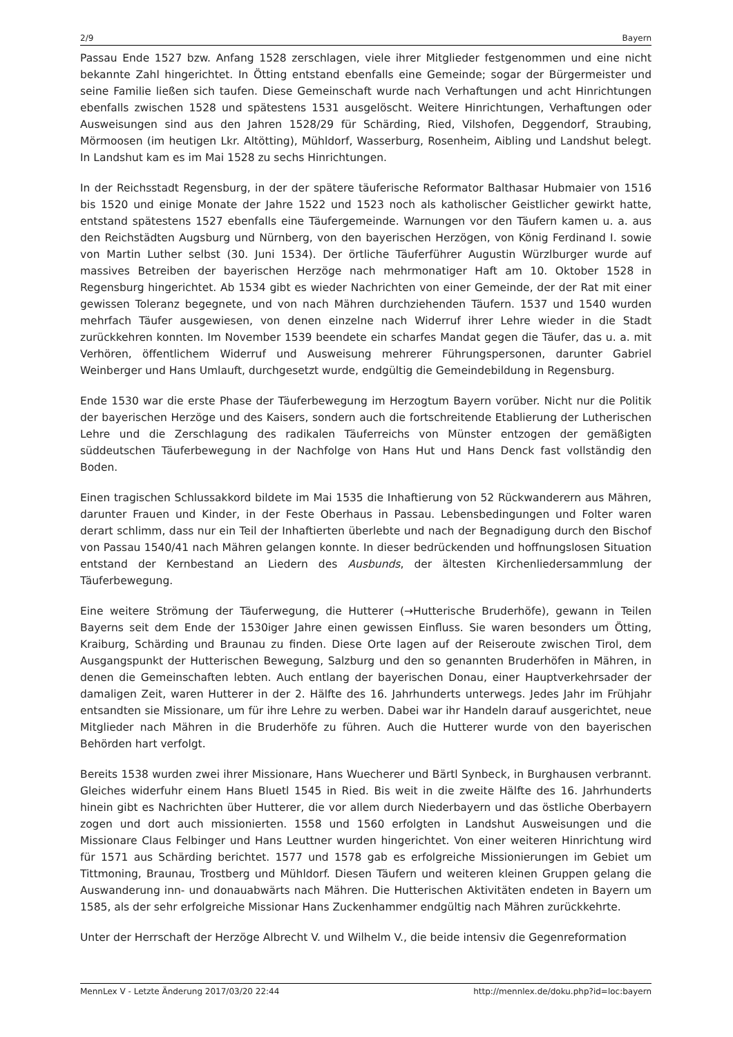2/9 Bayern
Passau Ende 1527 bzw. Anfang 1528 zerschlagen, viele ihrer Mitglieder festgenommen und eine nicht bekannte Zahl hingerichtet. In Ötting entstand ebenfalls eine Gemeinde; sogar der Bürgermeister und seine Familie ließen sich taufen. Diese Gemeinschaft wurde nach Verhaftungen und acht Hinrichtungen ebenfalls zwischen 1528 und spätestens 1531 ausgelöscht. Weitere Hinrichtungen, Verhaftungen oder Ausweisungen sind aus den Jahren 1528/29 für Schärding, Ried, Vilshofen, Deggendorf, Straubing, Mörmoosen (im heutigen Lkr. Altötting), Mühldorf, Wasserburg, Rosenheim, Aibling und Landshut belegt. In Landshut kam es im Mai 1528 zu sechs Hinrichtungen.
In der Reichsstadt Regensburg, in der der spätere täuferische Reformator Balthasar Hubmaier von 1516 bis 1520 und einige Monate der Jahre 1522 und 1523 noch als katholischer Geistlicher gewirkt hatte, entstand spätestens 1527 ebenfalls eine Täufergemeinde. Warnungen vor den Täufern kamen u. a. aus den Reichstädten Augsburg und Nürnberg, von den bayerischen Herzögen, von König Ferdinand I. sowie von Martin Luther selbst (30. Juni 1534). Der örtliche Täuferführer Augustin Würzlburger wurde auf massives Betreiben der bayerischen Herzöge nach mehrmonatiger Haft am 10. Oktober 1528 in Regensburg hingerichtet. Ab 1534 gibt es wieder Nachrichten von einer Gemeinde, der der Rat mit einer gewissen Toleranz begegnete, und von nach Mähren durchziehenden Täufern. 1537 und 1540 wurden mehrfach Täufer ausgewiesen, von denen einzelne nach Widerruf ihrer Lehre wieder in die Stadt zurückkehren konnten. Im November 1539 beendete ein scharfes Mandat gegen die Täufer, das u. a. mit Verhören, öffentlichem Widerruf und Ausweisung mehrerer Führungspersonen, darunter Gabriel Weinberger und Hans Umlauft, durchgesetzt wurde, endgültig die Gemeindebildung in Regensburg.
Ende 1530 war die erste Phase der Täuferbewegung im Herzogtum Bayern vorüber. Nicht nur die Politik der bayerischen Herzöge und des Kaisers, sondern auch die fortschreitende Etablierung der Lutherischen Lehre und die Zerschlagung des radikalen Täuferreichs von Münster entzogen der gemäßigten süddeutschen Täuferbewegung in der Nachfolge von Hans Hut und Hans Denck fast vollständig den Boden.
Einen tragischen Schlussakkord bildete im Mai 1535 die Inhaftierung von 52 Rückwanderern aus Mähren, darunter Frauen und Kinder, in der Feste Oberhaus in Passau. Lebensbedingungen und Folter waren derart schlimm, dass nur ein Teil der Inhaftierten überlebte und nach der Begnadigung durch den Bischof von Passau 1540/41 nach Mähren gelangen konnte. In dieser bedrückenden und hoffnungslosen Situation entstand der Kernbestand an Liedern des Ausbunds, der ältesten Kirchenliedersammlung der Täuferbewegung.
Eine weitere Strömung der Täuferwegung, die Hutterer (→Hutterische Bruderhöfe), gewann in Teilen Bayerns seit dem Ende der 1530iger Jahre einen gewissen Einfluss. Sie waren besonders um Ötting, Kraiburg, Schärding und Braunau zu finden. Diese Orte lagen auf der Reiseroute zwischen Tirol, dem Ausgangspunkt der Hutterischen Bewegung, Salzburg und den so genannten Bruderhöfen in Mähren, in denen die Gemeinschaften lebten. Auch entlang der bayerischen Donau, einer Hauptverkehrsader der damaligen Zeit, waren Hutterer in der 2. Hälfte des 16. Jahrhunderts unterwegs. Jedes Jahr im Frühjahr entsandten sie Missionare, um für ihre Lehre zu werben. Dabei war ihr Handeln darauf ausgerichtet, neue Mitglieder nach Mähren in die Bruderhöfe zu führen. Auch die Hutterer wurde von den bayerischen Behörden hart verfolgt.
Bereits 1538 wurden zwei ihrer Missionare, Hans Wuecherer und Bärtl Synbeck, in Burghausen verbrannt. Gleiches widerfuhr einem Hans Bluetl 1545 in Ried. Bis weit in die zweite Hälfte des 16. Jahrhunderts hinein gibt es Nachrichten über Hutterer, die vor allem durch Niederbayern und das östliche Oberbayern zogen und dort auch missionierten. 1558 und 1560 erfolgten in Landshut Ausweisungen und die Missionare Claus Felbinger und Hans Leuttner wurden hingerichtet. Von einer weiteren Hinrichtung wird für 1571 aus Schärding berichtet. 1577 und 1578 gab es erfolgreiche Missionierungen im Gebiet um Tittmoning, Braunau, Trostberg und Mühldorf. Diesen Täufern und weiteren kleinen Gruppen gelang die Auswanderung inn- und donauabwärts nach Mähren. Die Hutterischen Aktivitäten endeten in Bayern um 1585, als der sehr erfolgreiche Missionar Hans Zuckenhammer endgültig nach Mähren zurückkehrte.
Unter der Herrschaft der Herzöge Albrecht V. und Wilhelm V., die beide intensiv die Gegenreformation
MennLex V - Letzte Änderung 2017/03/20 22:44 http://mennlex.de/doku.php?id=loc:bayern